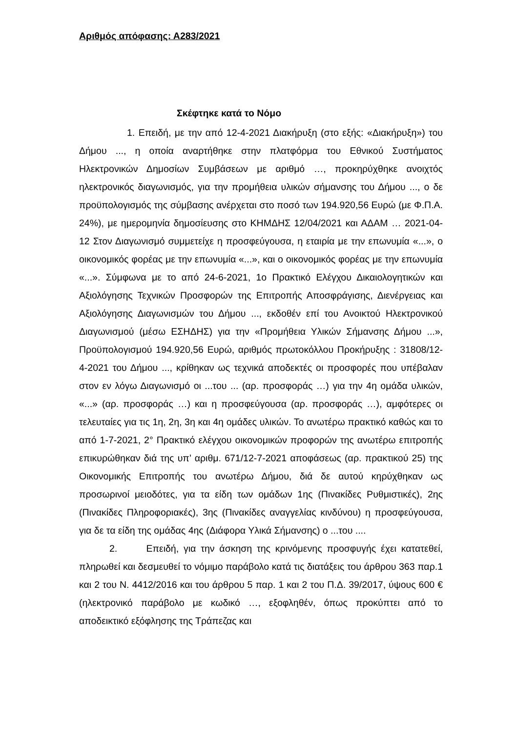Αριθμός απόφασης: Α283/2021
Σκέφτηκε κατά το Νόμο
1. Επειδή, με την από 12-4-2021 Διακήρυξη (στο εξής: «Διακήρυξη») του Δήμου ..., η οποία αναρτήθηκε στην πλατφόρμα του Εθνικού Συστήματος Ηλεκτρονικών Δημοσίων Συμβάσεων με αριθμό …, προκηρύχθηκε ανοιχτός ηλεκτρονικός διαγωνισμός, για την προμήθεια υλικών σήμανσης του Δήμου ..., ο δε προϋπολογισμός της σύμβασης ανέρχεται στο ποσό των 194.920,56 Ευρώ (με Φ.Π.Α. 24%), με ημερομηνία δημοσίευσης στο ΚΗΜΔΗΣ 12/04/2021 και ΑΔΑΜ … 2021-04-12 Στον Διαγωνισμό συμμετείχε η προσφεύγουσα, η εταιρία με την επωνυμία «...», ο οικονομικός φορέας με την επωνυμία «...», και ο οικονομικός φορέας με την επωνυμία «...». Σύμφωνα με το από 24-6-2021, 1ο Πρακτικό Ελέγχου Δικαιολογητικών και Αξιολόγησης Τεχνικών Προσφορών της Επιτροπής Αποσφράγισης, Διενέργειας και Αξιολόγησης Διαγωνισμών του Δήμου ..., εκδοθέν επί του Ανοικτού Ηλεκτρονικού Διαγωνισμού (μέσω ΕΣΗΔΗΣ) για την «Προμήθεια Υλικών Σήμανσης Δήμου ...», Προϋπολογισμού 194.920,56 Ευρώ, αριθμός πρωτοκόλλου Προκήρυξης : 31808/12-4-2021 του Δήμου ..., κρίθηκαν ως τεχνικά αποδεκτές οι προσφορές που υπέβαλαν στον εν λόγω Διαγωνισμό οι ...του ... (αρ. προσφοράς …) για την 4η ομάδα υλικών, «...» (αρ. προσφοράς …) και η προσφεύγουσα (αρ. προσφοράς …), αμφότερες οι τελευταίες για τις 1η, 2η, 3η και 4η ομάδες υλικών. Το ανωτέρω πρακτικό καθώς και το από 1-7-2021, 2° Πρακτικό ελέγχου οικονομικών προφορών της ανωτέρω επιτροπής επικυρώθηκαν διά της υπ’ αριθμ. 671/12-7-2021 αποφάσεως (αρ. πρακτικού 25) της Οικονομικής Επιτροπής του ανωτέρω Δήμου, διά δε αυτού κηρύχθηκαν ως προσωρινοί μειοδότες, για τα είδη των ομάδων 1ης (Πινακίδες Ρυθμιστικές), 2ης (Πινακίδες Πληροφοριακές), 3ης (Πινακίδες αναγγελίας κινδύνου) η προσφεύγουσα, για δε τα είδη της ομάδας 4ης (Διάφορα Υλικά Σήμανσης) ο ...του ....
2. Επειδή, για την άσκηση της κρινόμενης προσφυγής έχει κατατεθεί, πληρωθεί και δεσμευθεί το νόμιμο παράβολο κατά τις διατάξεις του άρθρου 363 παρ.1 και 2 του Ν. 4412/2016 και του άρθρου 5 παρ. 1 και 2 του Π.Δ. 39/2017, ύψους 600 € (ηλεκτρονικό παράβολο με κωδικό …, εξοφληθέν, όπως προκύπτει από το αποδεικτικό εξόφλησης της Τράπεζας και